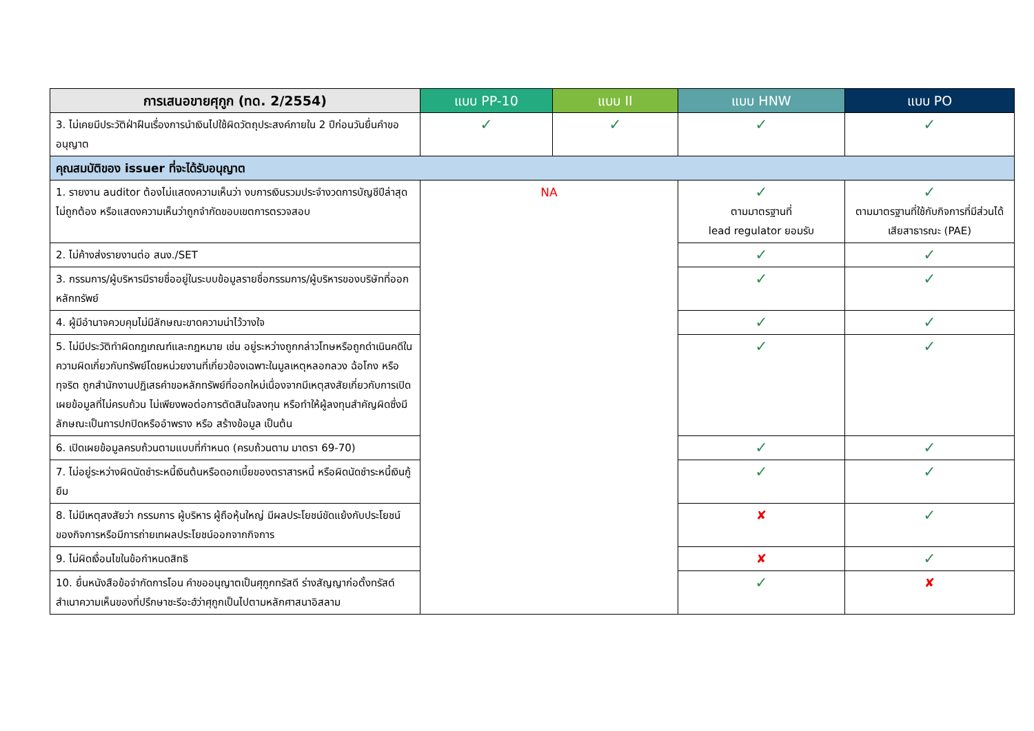| การเสนอขายศุกูก (ทด. 2/2554) | แบบ PP-10 | แบบ II | แบบ HNW | แบบ PO |
| --- | --- | --- | --- | --- |
| 3. ไม่เคยมีประวัติฝ่าฝืนเรื่องการนำเงินไปใช้ผิดวัตถุประสงค์ภายใน 2 ปีก่อนวันยื่นคำขออนุญาต | ✓ | ✓ | ✓ | ✓ |
| คุณสมบัติของ issuer ที่จะได้รับอนุญาต | | | | |
| 1. รายงาน auditor ต้องไม่แสดงความเห็นว่า งบการเงินรวมประจำงวดการบัญชีปีล่าสุดไม่ถูกต้อง หรือแสดงความเห็นว่าถูกจำกัดขอบเขตการตรวจสอบ | NA | | ✓ ตามมาตรฐานที่ lead regulator ยอมรับ | ✓ ตามมาตรฐานที่ใช้กับกิจการที่มีส่วนได้เสียสาธารณะ (PAE) |
| 2. ไม่ค้างส่งรายงานต่อ สนง./SET | | | ✓ | ✓ |
| 3. กรรมการ/ผู้บริหารมีรายชื่ออยู่ในระบบข้อมูลรายชื่อกรรมการ/ผู้บริหารของบริษัทที่ออกหลักทรัพย์ | | | ✓ | ✓ |
| 4. ผู้มีอำนาจควบคุมไม่มีลักษณะขาดความน่าไว้วางใจ | | | ✓ | ✓ |
| 5. ไม่มีประวัติทำผิดกฎเกณฑ์และกฎหมาย เช่น อยู่ระหว่างถูกกล่าวโทษหรือถูกดำเนินคดีในความผิดเกี่ยวกับทรัพย์โดยหน่วยงานที่เกี่ยวข้องเฉพาะในมูลเหตุหลอกลวง ฉ้อโกง หรือทุจริต ถูกสำนักงานปฏิเสธคำขอหลักทรัพย์ที่ออกใหม่เนื่องจากมีเหตุสงสัยเกี่ยวกับการเปิดเผยข้อมูลที่ไม่ครบถ้วน ไม่เพียงพอต่อการตัดสินใจลงทุน หรือทำให้ผู้ลงทุนสำคัญผิดซึ่งมีลักษณะเป็นการปกปิดหรืออำพราง หรือ สร้างข้อมูล เป็นต้น | | | ✓ | ✓ |
| 6. เปิดเผยข้อมูลครบถ้วนตามแบบที่กำหนด (ครบถ้วนตาม มาตรา 69-70) | | | ✓ | ✓ |
| 7. ไม่อยู่ระหว่างผิดนัดชำระหนี้เงินต้นหรือดอกเบี้ยของตราสารหนี้ หรือผิดนัดชำระหนี้เงินกู้ยืม | | | ✓ | ✓ |
| 8. ไม่มีเหตุสงสัยว่า กรรมการ ผู้บริหาร ผู้ถือหุ้นใหญ่ มีผลประโยชน์ขัดแย้งกับประโยชน์ของกิจการหรือมีการถ่ายเทผลประโยชน์ออกจากกิจการ | | | ✘ | ✓ |
| 9. ไม่ผิดเงื่อนไขในข้อกำหนดสิทธิ | | | ✘ | ✓ |
| 10. ยื่นหนังสือข้อจำกัดการโอน คำขออนุญาตเป็นศุกูกทรัสดี ร่างสัญญาก่อตั้งทรัสต์ สำเนาความเห็นของที่ปรึกษาชะรีอะฮ์ว่าศุกูกเป็นไปตามหลักศาสนาอิสลาม | | | ✓ | ✘ |